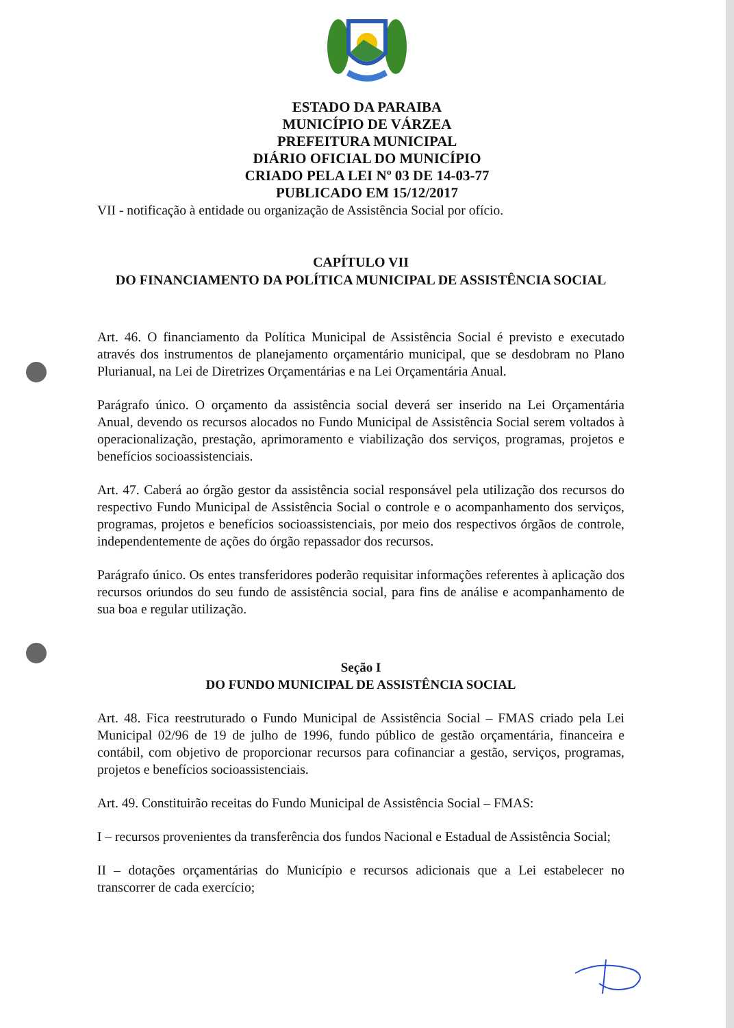ESTADO DA PARAIBA
MUNICÍPIO DE VÁRZEA
PREFEITURA MUNICIPAL
DIÁRIO OFICIAL DO MUNICÍPIO
CRIADO PELA LEI Nº 03 DE 14-03-77
PUBLICADO EM 15/12/2017
VII - notificação à entidade ou organização de Assistência Social por ofício.
CAPÍTULO VII
DO FINANCIAMENTO DA POLÍTICA MUNICIPAL DE ASSISTÊNCIA SOCIAL
Art. 46. O financiamento da Política Municipal de Assistência Social é previsto e executado através dos instrumentos de planejamento orçamentário municipal, que se desdobram no Plano Plurianual, na Lei de Diretrizes Orçamentárias e na Lei Orçamentária Anual.
Parágrafo único. O orçamento da assistência social deverá ser inserido na Lei Orçamentária Anual, devendo os recursos alocados no Fundo Municipal de Assistência Social serem voltados à operacionalização, prestação, aprimoramento e viabilização dos serviços, programas, projetos e benefícios socioassistenciais.
Art. 47. Caberá ao órgão gestor da assistência social responsável pela utilização dos recursos do respectivo Fundo Municipal de Assistência Social o controle e o acompanhamento dos serviços, programas, projetos e benefícios socioassistenciais, por meio dos respectivos órgãos de controle, independentemente de ações do órgão repassador dos recursos.
Parágrafo único. Os entes transferidores poderão requisitar informações referentes à aplicação dos recursos oriundos do seu fundo de assistência social, para fins de análise e acompanhamento de sua boa e regular utilização.
Seção I
DO FUNDO MUNICIPAL DE ASSISTÊNCIA SOCIAL
Art. 48. Fica reestruturado o Fundo Municipal de Assistência Social – FMAS criado pela Lei Municipal 02/96 de 19 de julho de 1996, fundo público de gestão orçamentária, financeira e contábil, com objetivo de proporcionar recursos para cofinanciar a gestão, serviços, programas, projetos e benefícios socioassistenciais.
Art. 49. Constituirão receitas do Fundo Municipal de Assistência Social – FMAS:
I – recursos provenientes da transferência dos fundos Nacional e Estadual de Assistência Social;
II – dotações orçamentárias do Município e recursos adicionais que a Lei estabelecer no transcorrer de cada exercício;